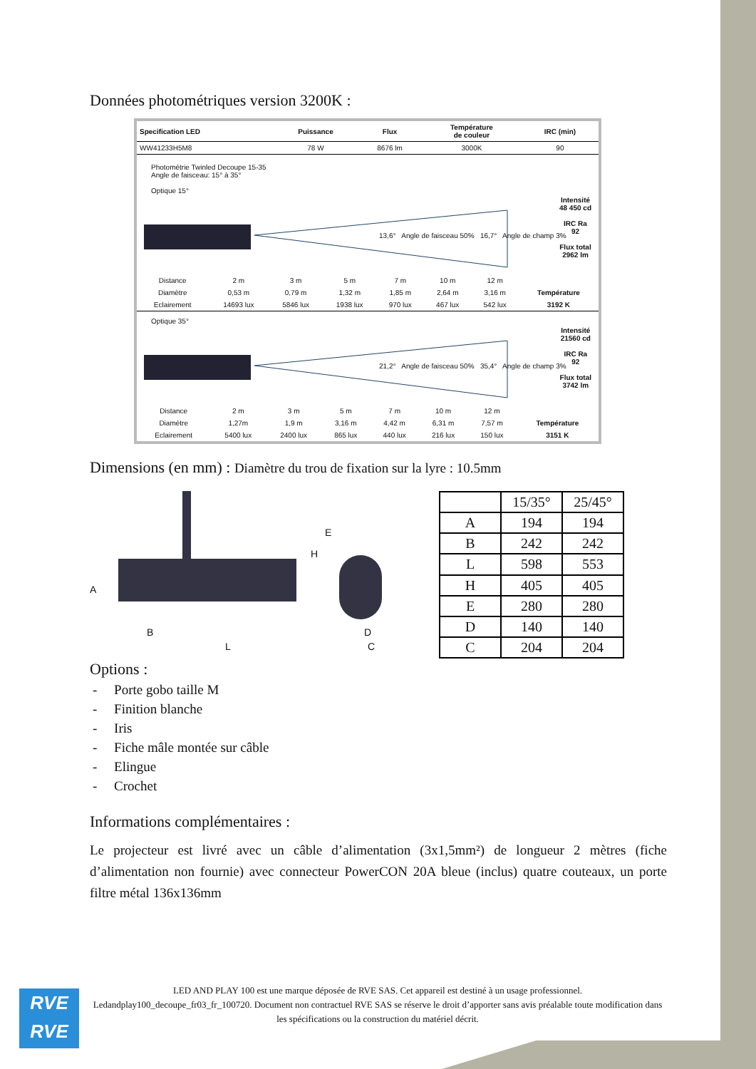Données photométriques version 3200K :
| Specification LED | Puissance | Flux | Température de couleur | IRC (min) |
| --- | --- | --- | --- | --- |
| WW41233H5M8 | 78 W | 8676 lm | 3000K | 90 |
Photométrie Twinled Decoupe 15-35
Angle de faisceau: 15° à 35°
Optique 15°
13,6° Angle de faisceau 50% 16,7° Angle de champ 3%
Intensité
48 450 cd
IRC Ra
92
Flux total
2962 lm
| Distance | 2 m | 3 m | 5 m | 7 m | 10 m | 12 m | |
| Diamètre | 0,53 m | 0,79 m | 1,32 m | 1,85 m | 2,64 m | 3,16 m | Température |
| Eclairement | 14693 lux | 5846 lux | 1938 lux | 970 lux | 467 lux | 542 lux | 3192 K |
Optique 35°
21,2° Angle de faisceau 50% 35,4° Angle de champ 3%
Intensité
21560 cd
IRC Ra
92
Flux total
3742 lm
| Distance | 2 m | 3 m | 5 m | 7 m | 10 m | 12 m | |
| Diamètre | 1,27m | 1,9 m | 3,16 m | 4,42 m | 6,31 m | 7,57 m | Température |
| Eclairement | 5400 lux | 2400 lux | 865 lux | 440 lux | 216 lux | 150 lux | 3151 K |
Dimensions (en mm) : Diamètre du trou de fixation sur la lyre : 10.5mm
A
B
L
H
E
D
C
| | 15/35° | 25/45° |
| A | 194 | 194 |
| B | 242 | 242 |
| L | 598 | 553 |
| H | 405 | 405 |
| E | 280 | 280 |
| D | 140 | 140 |
| C | 204 | 204 |
Options :
- Porte gobo taille M
- Finition blanche
- Iris
- Fiche mâle montée sur câble
- Elingue
- Crochet
Informations complémentaires :
Le projecteur est livré avec un câble d’alimentation (3x1,5mm²) de longueur 2 mètres (fiche d’alimentation non fournie) avec connecteur PowerCON 20A bleue (inclus) quatre couteaux, un porte filtre métal 136x136mm
RVE
RVE
LED AND PLAY 100 est une marque déposée de RVE SAS. Cet appareil est destiné à un usage professionnel.
Ledandplay100_decoupe_fr03_fr_100720. Document non contractuel RVE SAS se réserve le droit d’apporter sans avis préalable toute modification dans les spécifications ou la construction du matériel décrit.